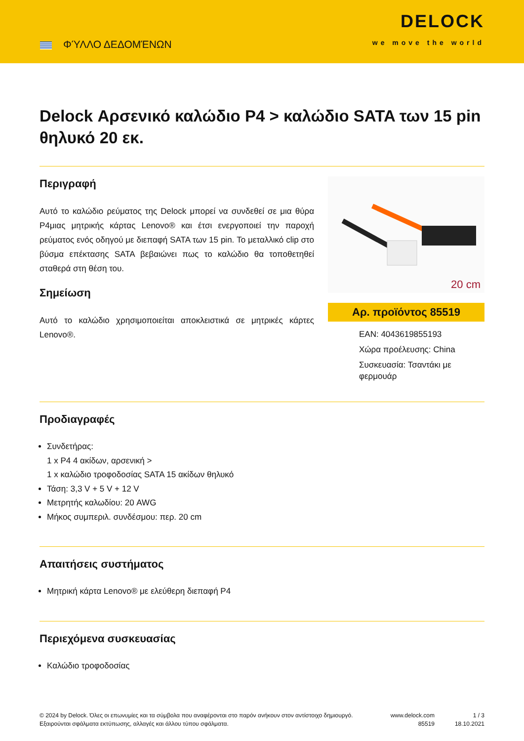ΦΎΛΛΟ ΔΕΔΟΜΈΝΩΝ
DELOCK
we move the world
Delock Αρσενικό καλώδιο P4 > καλώδιο SATA των 15 pin θηλυκό 20 εκ.
Περιγραφή
Αυτό το καλώδιο ρεύματος της Delock μπορεί να συνδεθεί σε μια θύρα P4μιας μητρικής κάρτας Lenovo® και έτσι ενεργοποιεί την παροχή ρεύματος ενός οδηγού με διεπαφή SATA των 15 pin. Το μεταλλικό clip στο βύσμα επέκτασης SATA βεβαιώνει πως το καλώδιο θα τοποθετηθεί σταθερά στη θέση του.
Σημείωση
Αυτό το καλώδιο χρησιμοποιείται αποκλειστικά σε μητρικές κάρτες Lenovo®.
20 cm
Αρ. προϊόντος 85519
EAN: 4043619855193
Χώρα προέλευσης: China
Συσκευασία: Τσαντάκι με φερμουάρ
Προδιαγραφές
Συνδετήρας:
1 x P4 4 ακίδων, αρσενική >
1 x καλώδιο τροφοδοσίας SATA 15 ακίδων θηλυκό
Τάση: 3,3 V + 5 V + 12 V
Μετρητής καλωδίου: 20 AWG
Μήκος συμπεριλ. συνδέσμου: περ. 20 cm
Απαιτήσεις συστήματος
Μητρική κάρτα Lenovo® με ελεύθερη διεπαφή P4
Περιεχόμενα συσκευασίας
Καλώδιο τροφοδοσίας
© 2024 by Delock. Όλες οι επωνυμίες και τα σύμβολα που αναφέρονται στο παρόν ανήκουν στον αντίστοιχο δημιουργό. Εξαιρούνται σφάλματα εκτύπωσης, αλλαγές και άλλου τύπου σφάλματα.
www.delock.com
85519
1 / 3
18.10.2021